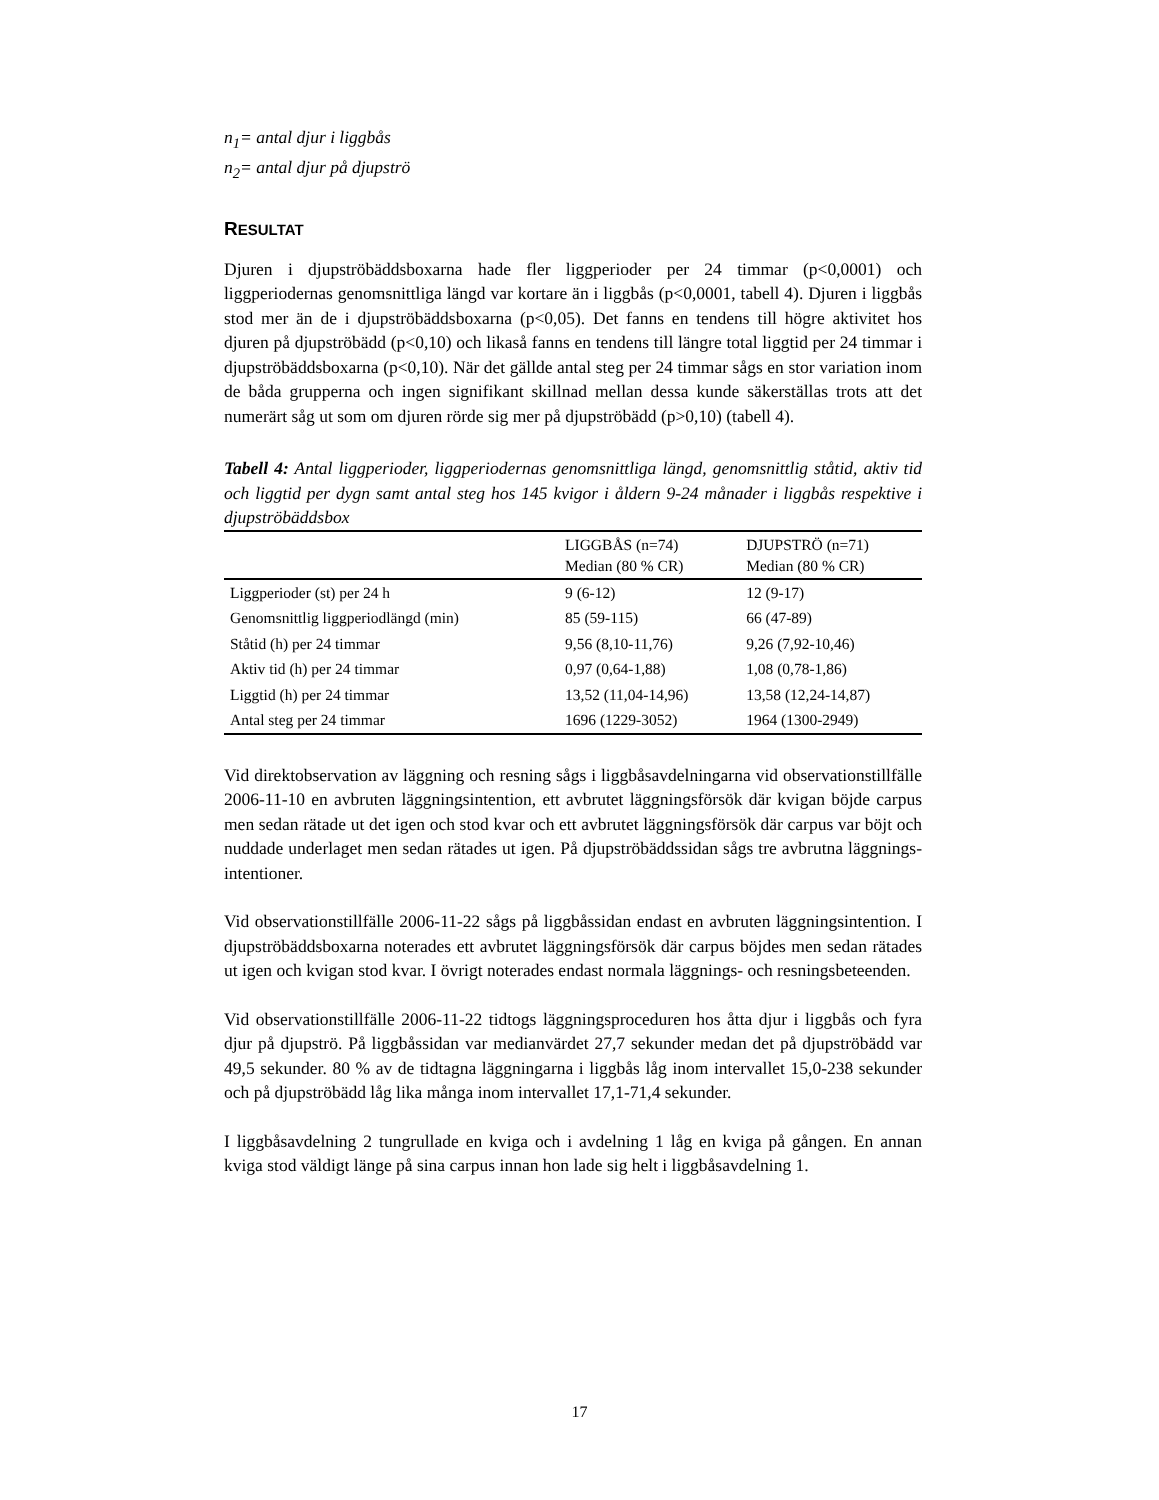n<sub>1</sub>= antal djur i liggbås
n<sub>2</sub>= antal djur på djupströ
RESULTAT
Djuren i djupströbäddsboxarna hade fler liggperioder per 24 timmar (p<0,0001) och liggperiodernas genomsnittliga längd var kortare än i liggbås (p<0,0001, tabell 4). Djuren i liggbås stod mer än de i djupströbäddsboxarna (p<0,05). Det fanns en tendens till högre aktivitet hos djuren på djupströbädd (p<0,10) och likaså fanns en tendens till längre total liggtid per 24 timmar i djupströbäddsboxarna (p<0,10). När det gällde antal steg per 24 timmar sågs en stor variation inom de båda grupperna och ingen signifikant skillnad mellan dessa kunde säkerställas trots att det numerärt såg ut som om djuren rörde sig mer på djupströbädd (p>0,10) (tabell 4).
Tabell 4: Antal liggperioder, liggperiodernas genomsnittliga längd, genomsnittlig ståtid, aktiv tid och liggtid per dygn samt antal steg hos 145 kvigor i åldern 9-24 månader i liggbås respektive i djupströbäddsbox
| | LIGGBÅS (n=74) Median (80 % CR) | DJUPSTRÖ (n=71) Median (80 % CR) |
| --- | --- | --- |
| Liggperioder (st) per 24 h | 9 (6-12) | 12 (9-17) |
| Genomsnittlig liggperiodlängd (min) | 85 (59-115) | 66 (47-89) |
| Ståtid (h) per 24 timmar | 9,56 (8,10-11,76) | 9,26 (7,92-10,46) |
| Aktiv tid (h) per 24 timmar | 0,97 (0,64-1,88) | 1,08 (0,78-1,86) |
| Liggtid (h) per 24 timmar | 13,52 (11,04-14,96) | 13,58 (12,24-14,87) |
| Antal steg per 24 timmar | 1696 (1229-3052) | 1964 (1300-2949) |
Vid direktobservation av läggning och resning sågs i liggbåsavdelningarna vid observationstillfälle 2006-11-10 en avbruten läggningsintention, ett avbrutet läggningsförsök där kvigan böjde carpus men sedan rätade ut det igen och stod kvar och ett avbrutet läggningsförsök där carpus var böjt och nuddade underlaget men sedan rätades ut igen. På djupströbäddssidan sågs tre avbrutna läggnings-intentioner.
Vid observationstillfälle 2006-11-22 sågs på liggbåssidan endast en avbruten läggningsintention. I djupströbäddsboxarna noterades ett avbrutet läggningsförsök där carpus böjdes men sedan rätades ut igen och kvigan stod kvar. I övrigt noterades endast normala läggnings- och resningsbeteenden.
Vid observationstillfälle 2006-11-22 tidtogs läggningsproceduren hos åtta djur i liggbås och fyra djur på djupströ. På liggbåssidan var medianvärdet 27,7 sekunder medan det på djupströbädd var 49,5 sekunder. 80 % av de tidtagna läggningarna i liggbås låg inom intervallet 15,0-238 sekunder och på djupströbädd låg lika många inom intervallet 17,1-71,4 sekunder.
I liggbåsavdelning 2 tungrullade en kviga och i avdelning 1 låg en kviga på gången. En annan kviga stod väldigt länge på sina carpus innan hon lade sig helt i liggbåsavdelning 1.
17